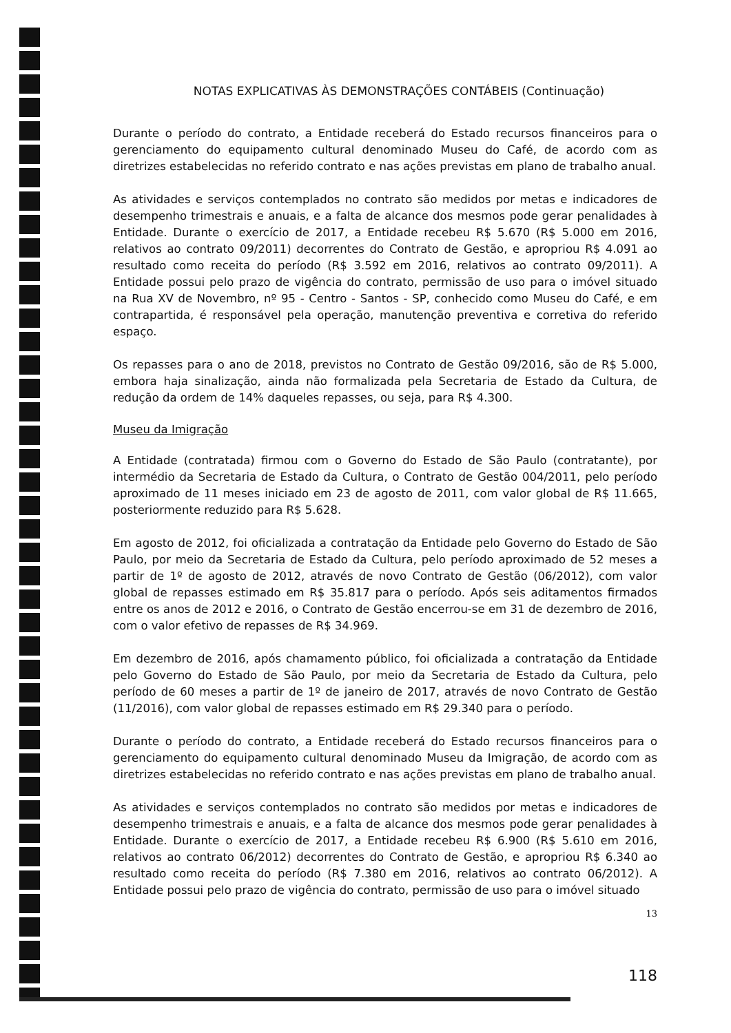NOTAS EXPLICATIVAS ÀS DEMONSTRAÇÕES CONTÁBEIS (Continuação)
Durante o período do contrato, a Entidade receberá do Estado recursos financeiros para o gerenciamento do equipamento cultural denominado Museu do Café, de acordo com as diretrizes estabelecidas no referido contrato e nas ações previstas em plano de trabalho anual.
As atividades e serviços contemplados no contrato são medidos por metas e indicadores de desempenho trimestrais e anuais, e a falta de alcance dos mesmos pode gerar penalidades à Entidade. Durante o exercício de 2017, a Entidade recebeu R$ 5.670 (R$ 5.000 em 2016, relativos ao contrato 09/2011) decorrentes do Contrato de Gestão, e apropriou R$ 4.091 ao resultado como receita do período (R$ 3.592 em 2016, relativos ao contrato 09/2011). A Entidade possui pelo prazo de vigência do contrato, permissão de uso para o imóvel situado na Rua XV de Novembro, nº 95 - Centro - Santos - SP, conhecido como Museu do Café, e em contrapartida, é responsável pela operação, manutenção preventiva e corretiva do referido espaço.
Os repasses para o ano de 2018, previstos no Contrato de Gestão 09/2016, são de R$ 5.000, embora haja sinalização, ainda não formalizada pela Secretaria de Estado da Cultura, de redução da ordem de 14% daqueles repasses, ou seja, para R$ 4.300.
Museu da Imigração
A Entidade (contratada) firmou com o Governo do Estado de São Paulo (contratante), por intermédio da Secretaria de Estado da Cultura, o Contrato de Gestão 004/2011, pelo período aproximado de 11 meses iniciado em 23 de agosto de 2011, com valor global de R$ 11.665, posteriormente reduzido para R$ 5.628.
Em agosto de 2012, foi oficializada a contratação da Entidade pelo Governo do Estado de São Paulo, por meio da Secretaria de Estado da Cultura, pelo período aproximado de 52 meses a partir de 1º de agosto de 2012, através de novo Contrato de Gestão (06/2012), com valor global de repasses estimado em R$ 35.817 para o período. Após seis aditamentos firmados entre os anos de 2012 e 2016, o Contrato de Gestão encerrou-se em 31 de dezembro de 2016, com o valor efetivo de repasses de R$ 34.969.
Em dezembro de 2016, após chamamento público, foi oficializada a contratação da Entidade pelo Governo do Estado de São Paulo, por meio da Secretaria de Estado da Cultura, pelo período de 60 meses a partir de 1º de janeiro de 2017, através de novo Contrato de Gestão (11/2016), com valor global de repasses estimado em R$ 29.340 para o período.
Durante o período do contrato, a Entidade receberá do Estado recursos financeiros para o gerenciamento do equipamento cultural denominado Museu da Imigração, de acordo com as diretrizes estabelecidas no referido contrato e nas ações previstas em plano de trabalho anual.
As atividades e serviços contemplados no contrato são medidos por metas e indicadores de desempenho trimestrais e anuais, e a falta de alcance dos mesmos pode gerar penalidades à Entidade. Durante o exercício de 2017, a Entidade recebeu R$ 6.900 (R$ 5.610 em 2016, relativos ao contrato 06/2012) decorrentes do Contrato de Gestão, e apropriou R$ 6.340 ao resultado como receita do período (R$ 7.380 em 2016, relativos ao contrato 06/2012). A Entidade possui pelo prazo de vigência do contrato, permissão de uso para o imóvel situado
13
118